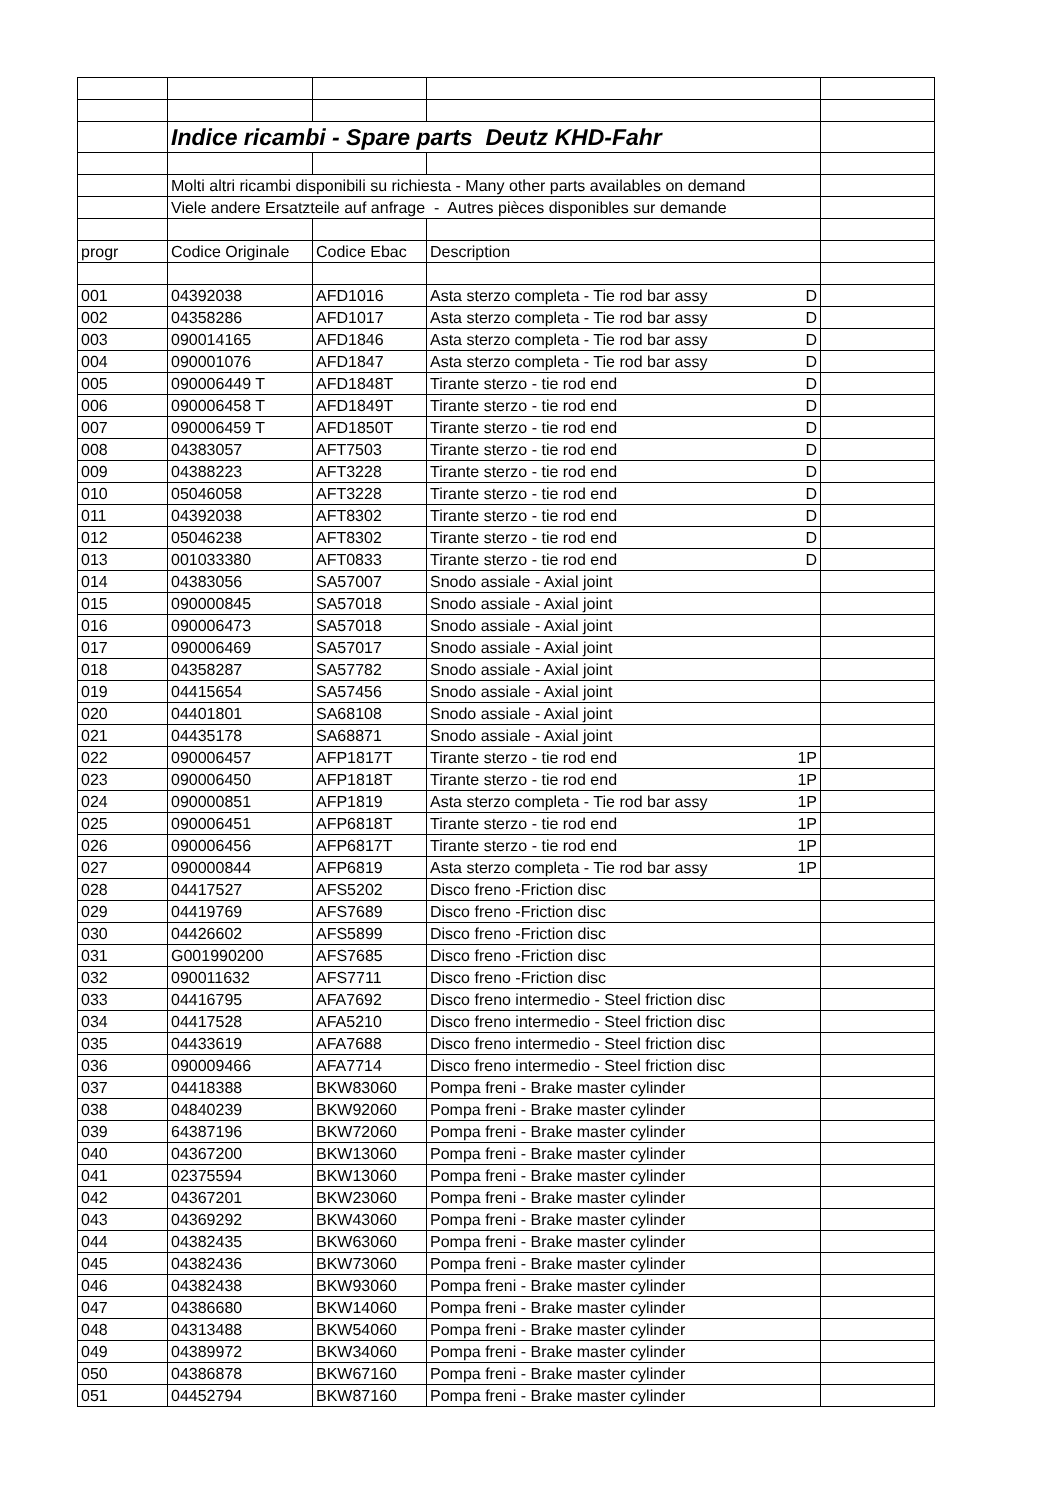| | Indice ricambi - Spare parts Deutz KHD-Fahr | | | |
| | Molti altri ricambi disponibili su richiesta - Many other parts availables on demand | | | |
| | Viele andere Ersatzteile auf anfrage - Autres pièces disponibles sur demande | | | |
| progr | Codice Originale | Codice Ebac | Description | |
| 001 | 04392038 | AFD1016 | Asta sterzo completa - Tie rod bar assy D | |
| 002 | 04358286 | AFD1017 | Asta sterzo completa - Tie rod bar assy D | |
| 003 | 090014165 | AFD1846 | Asta sterzo completa - Tie rod bar assy D | |
| 004 | 090001076 | AFD1847 | Asta sterzo completa - Tie rod bar assy D | |
| 005 | 090006449 T | AFD1848T | Tirante sterzo - tie rod end D | |
| 006 | 090006458 T | AFD1849T | Tirante sterzo - tie rod end D | |
| 007 | 090006459 T | AFD1850T | Tirante sterzo - tie rod end D | |
| 008 | 04383057 | AFT7503 | Tirante sterzo - tie rod end D | |
| 009 | 04388223 | AFT3228 | Tirante sterzo - tie rod end D | |
| 010 | 05046058 | AFT3228 | Tirante sterzo - tie rod end D | |
| 011 | 04392038 | AFT8302 | Tirante sterzo - tie rod end D | |
| 012 | 05046238 | AFT8302 | Tirante sterzo - tie rod end D | |
| 013 | 001033380 | AFT0833 | Tirante sterzo - tie rod end D | |
| 014 | 04383056 | SA57007 | Snodo assiale - Axial joint | |
| 015 | 090000845 | SA57018 | Snodo assiale - Axial joint | |
| 016 | 090006473 | SA57018 | Snodo assiale - Axial joint | |
| 017 | 090006469 | SA57017 | Snodo assiale - Axial joint | |
| 018 | 04358287 | SA57782 | Snodo assiale - Axial joint | |
| 019 | 04415654 | SA57456 | Snodo assiale - Axial joint | |
| 020 | 04401801 | SA68108 | Snodo assiale - Axial joint | |
| 021 | 04435178 | SA68871 | Snodo assiale - Axial joint | |
| 022 | 090006457 | AFP1817T | Tirante sterzo - tie rod end 1P | |
| 023 | 090006450 | AFP1818T | Tirante sterzo - tie rod end 1P | |
| 024 | 090000851 | AFP1819 | Asta sterzo completa - Tie rod bar assy 1P | |
| 025 | 090006451 | AFP6818T | Tirante sterzo - tie rod end 1P | |
| 026 | 090006456 | AFP6817T | Tirante sterzo - tie rod end 1P | |
| 027 | 090000844 | AFP6819 | Asta sterzo completa - Tie rod bar assy 1P | |
| 028 | 04417527 | AFS5202 | Disco freno -Friction disc | |
| 029 | 04419769 | AFS7689 | Disco freno -Friction disc | |
| 030 | 04426602 | AFS5899 | Disco freno -Friction disc | |
| 031 | G001990200 | AFS7685 | Disco freno -Friction disc | |
| 032 | 090011632 | AFS7711 | Disco freno -Friction disc | |
| 033 | 04416795 | AFA7692 | Disco freno intermedio - Steel friction disc | |
| 034 | 04417528 | AFA5210 | Disco freno intermedio - Steel friction disc | |
| 035 | 04433619 | AFA7688 | Disco freno intermedio - Steel friction disc | |
| 036 | 090009466 | AFA7714 | Disco freno intermedio - Steel friction disc | |
| 037 | 04418388 | BKW83060 | Pompa freni - Brake master cylinder | |
| 038 | 04840239 | BKW92060 | Pompa freni - Brake master cylinder | |
| 039 | 64387196 | BKW72060 | Pompa freni - Brake master cylinder | |
| 040 | 04367200 | BKW13060 | Pompa freni - Brake master cylinder | |
| 041 | 02375594 | BKW13060 | Pompa freni - Brake master cylinder | |
| 042 | 04367201 | BKW23060 | Pompa freni - Brake master cylinder | |
| 043 | 04369292 | BKW43060 | Pompa freni - Brake master cylinder | |
| 044 | 04382435 | BKW63060 | Pompa freni - Brake master cylinder | |
| 045 | 04382436 | BKW73060 | Pompa freni - Brake master cylinder | |
| 046 | 04382438 | BKW93060 | Pompa freni - Brake master cylinder | |
| 047 | 04386680 | BKW14060 | Pompa freni - Brake master cylinder | |
| 048 | 04313488 | BKW54060 | Pompa freni - Brake master cylinder | |
| 049 | 04389972 | BKW34060 | Pompa freni - Brake master cylinder | |
| 050 | 04386878 | BKW67160 | Pompa freni - Brake master cylinder | |
| 051 | 04452794 | BKW87160 | Pompa freni - Brake master cylinder | |